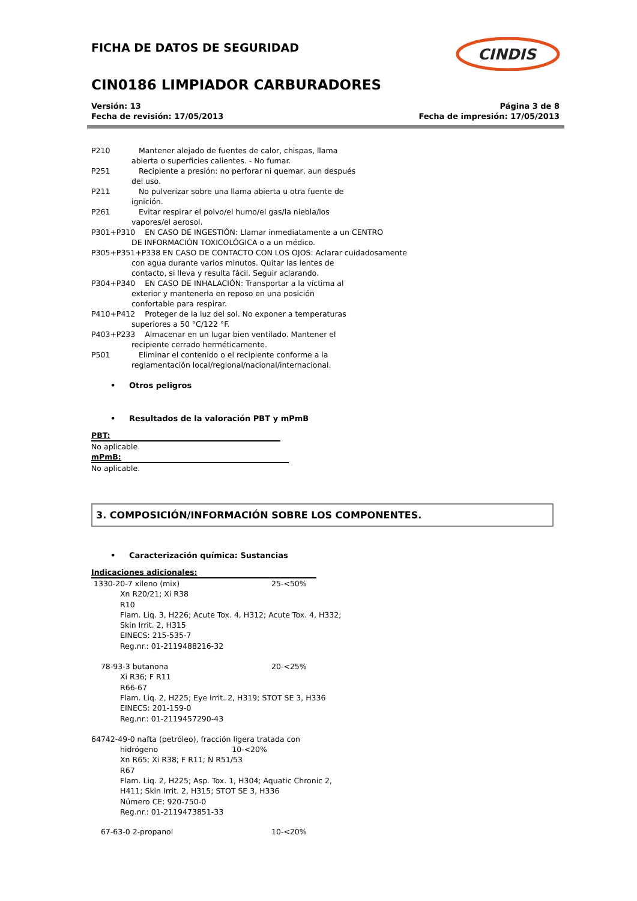CINDIS
FICHA DE DATOS DE SEGURIDAD
CIN0186 LIMPIADOR CARBURADORES
Versión: 13
Fecha de revisión: 17/05/2013
Página 3 de 8
Fecha de impresión: 17/05/2013
P210 Mantener alejado de fuentes de calor, chispas, llama
abierta o superficies calientes. - No fumar.
P251 Recipiente a presión: no perforar ni quemar, aun después
del uso.
P211 No pulverizar sobre una llama abierta u otra fuente de
ignición.
P261 Evitar respirar el polvo/el humo/el gas/la niebla/los
vapores/el aerosol.
P301+P310 EN CASO DE INGESTIÓN: Llamar inmediatamente a un CENTRO
DE INFORMACIÓN TOXICOLÓGICA o a un médico.
P305+P351+P338 EN CASO DE CONTACTO CON LOS OJOS: Aclarar cuidadosamente
con agua durante varios minutos. Quitar las lentes de
contacto, si lleva y resulta fácil. Seguir aclarando.
P304+P340 EN CASO DE INHALACIÓN: Transportar a la víctima al
exterior y mantenerla en reposo en una posición
confortable para respirar.
P410+P412 Proteger de la luz del sol. No exponer a temperaturas
superiores a 50 °C/122 °F.
P403+P233 Almacenar en un lugar bien ventilado. Mantener el
recipiente cerrado herméticamente.
P501 Eliminar el contenido o el recipiente conforme a la
reglamentación local/regional/nacional/internacional.
• Otros peligros
• Resultados de la valoración PBT y mPmB
PBT:
No aplicable.
mPmB:
No aplicable.
3. COMPOSICIÓN/INFORMACIÓN SOBRE LOS COMPONENTES.
• Caracterización química: Sustancias
Indicaciones adicionales:
1330-20-7 xileno (mix) 25-<50%
Xn R20/21; Xi R38
R10
Flam. Liq. 3, H226; Acute Tox. 4, H312; Acute Tox. 4, H332;
Skin Irrit. 2, H315
EINECS: 215-535-7
Reg.nr.: 01-2119488216-32
78-93-3 butanona 20-<25%
Xi R36; F R11
R66-67
Flam. Liq. 2, H225; Eye Irrit. 2, H319; STOT SE 3, H336
EINECS: 201-159-0
Reg.nr.: 01-2119457290-43
64742-49-0 nafta (petróleo), fracción ligera tratada con
hidrógeno 10-<20%
Xn R65; Xi R38; F R11; N R51/53
R67
Flam. Liq. 2, H225; Asp. Tox. 1, H304; Aquatic Chronic 2,
H411; Skin Irrit. 2, H315; STOT SE 3, H336
Número CE: 920-750-0
Reg.nr.: 01-2119473851-33
67-63-0 2-propanol 10-<20%